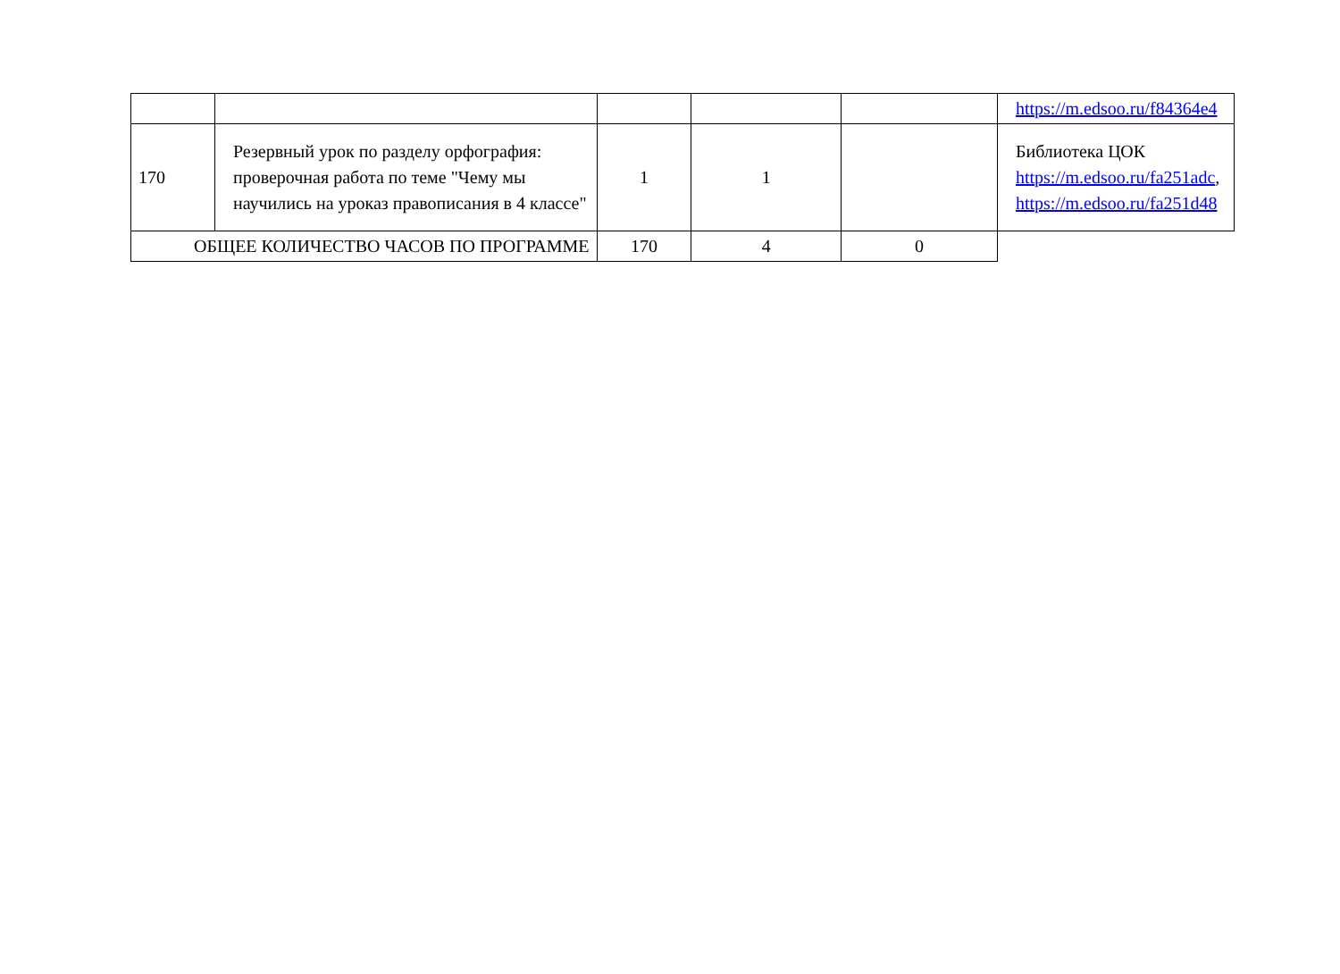| | | | | | https://m.edsoo.ru/f84364e4 |
| 170 | Резервный урок по разделу орфография: проверочная работа по теме "Чему мы научились на уроказ правописания в 4 классе" | 1 | 1 | | Библиотека ЦОК https://m.edsoo.ru/fa251adc , https://m.edsoo.ru/fa251d48 |
| ОБЩЕЕ КОЛИЧЕСТВО ЧАСОВ ПО ПРОГРАММЕ | | 170 | 4 | 0 | |